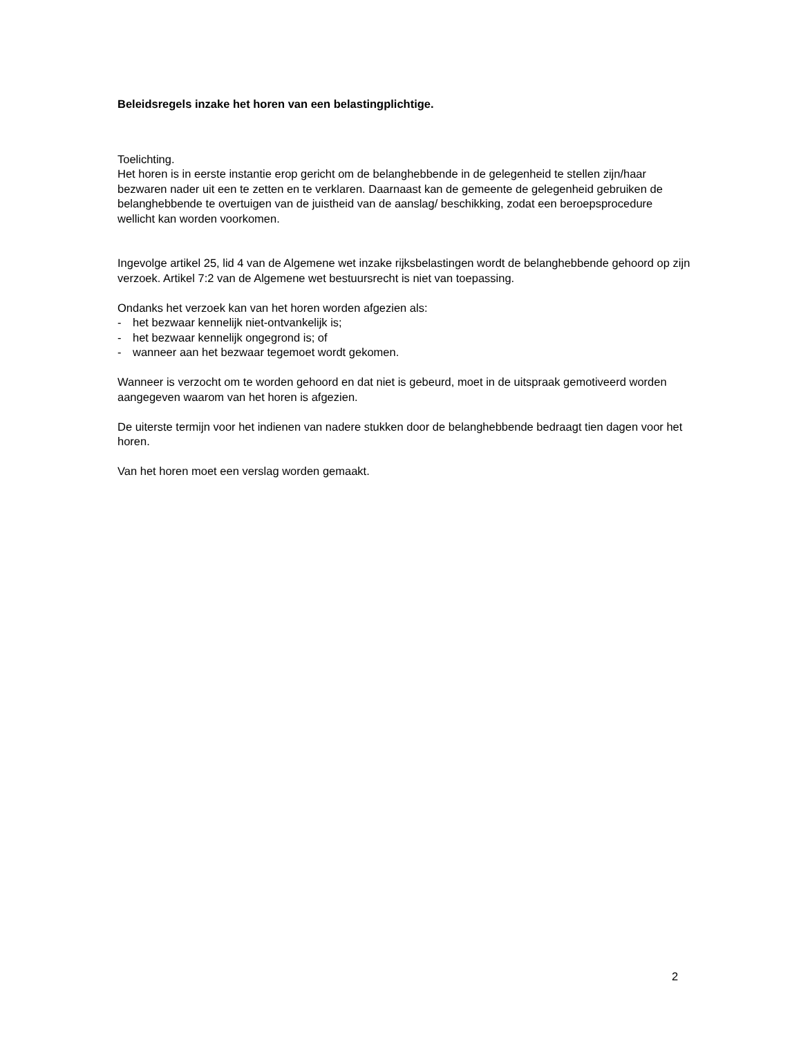Beleidsregels inzake het horen van een belastingplichtige.
Toelichting.
Het horen is in eerste instantie erop gericht om de belanghebbende in de gelegenheid te stellen zijn/haar bezwaren nader uit een te zetten en te verklaren. Daarnaast kan de gemeente de gelegenheid gebruiken de belanghebbende te overtuigen van de juistheid van de aanslag/ beschikking, zodat een beroepsprocedure wellicht kan worden voorkomen.
Ingevolge artikel 25, lid 4 van de Algemene wet inzake rijksbelastingen wordt de belanghebbende gehoord op zijn verzoek. Artikel 7:2 van de Algemene wet bestuursrecht is niet van toepassing.
Ondanks het verzoek kan van het horen worden afgezien als:
- het bezwaar kennelijk niet-ontvankelijk is;
- het bezwaar kennelijk ongegrond is; of
- wanneer aan het bezwaar tegemoet wordt gekomen.
Wanneer is verzocht om te worden gehoord en dat niet is gebeurd, moet in de uitspraak gemotiveerd worden aangegeven waarom van het horen is afgezien.
De uiterste termijn voor het indienen van nadere stukken door de belanghebbende bedraagt tien dagen voor het horen.
Van het horen moet een verslag worden gemaakt.
2